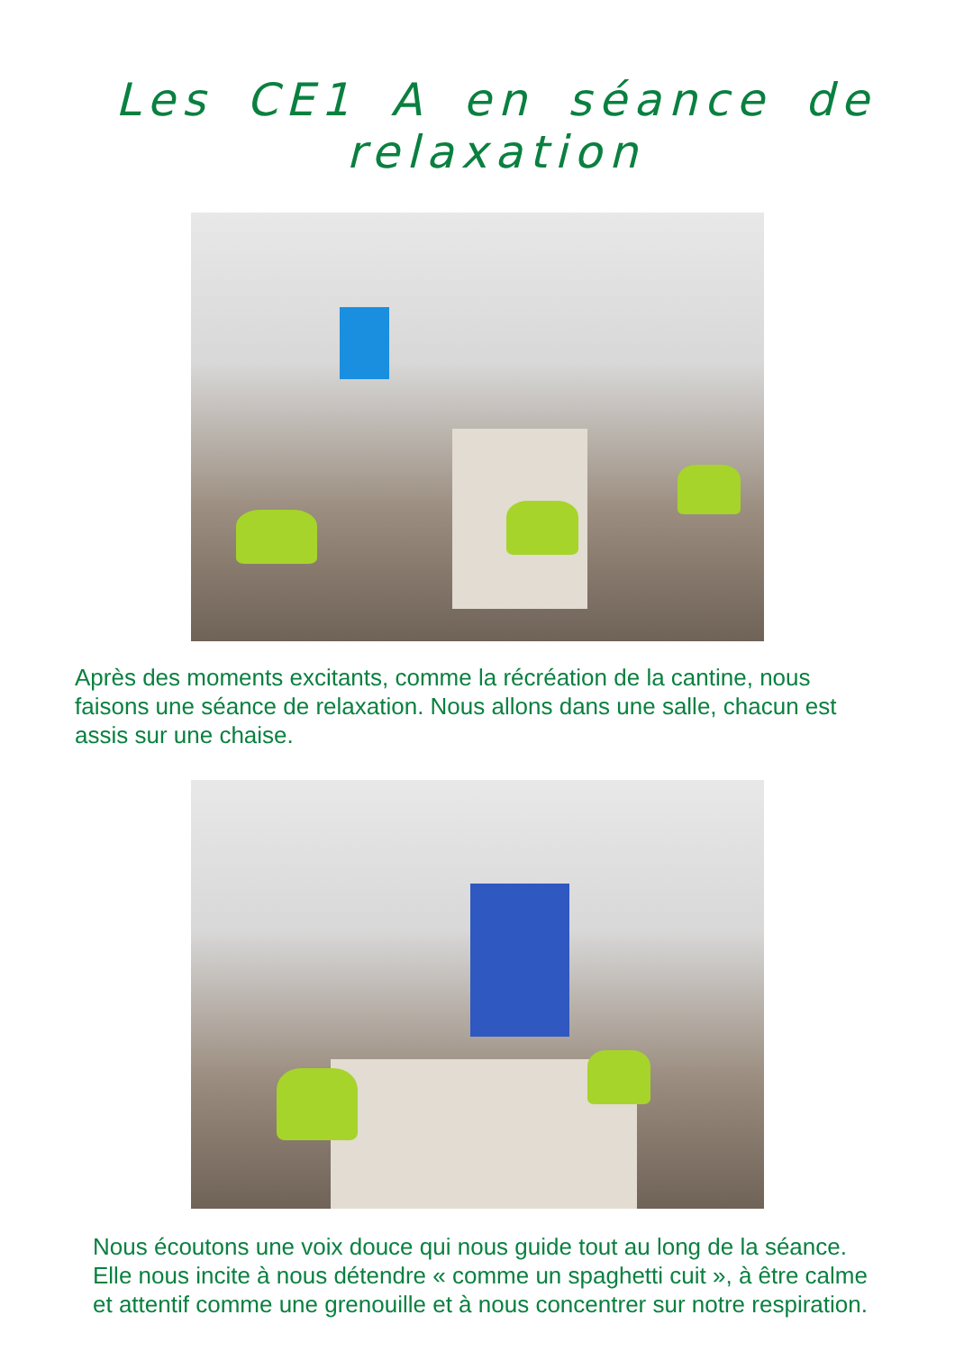Les CE1 A en séance de relaxation
Après des moments excitants, comme la récréation de la cantine, nous faisons une séance de relaxation. Nous allons dans une salle, chacun est assis sur une chaise.
Nous écoutons une voix douce qui nous guide tout au long de la séance. Elle nous incite à nous détendre « comme un spaghetti cuit », à être calme et attentif comme une grenouille et à nous concentrer sur notre respiration.